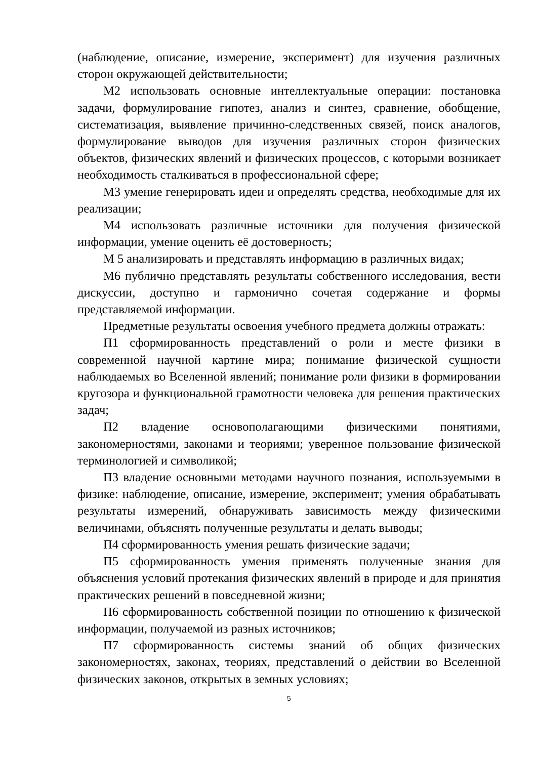(наблюдение, описание, измерение, эксперимент) для изучения различных сторон окружающей действительности;
М2 использовать основные интеллектуальные операции: постановка задачи, формулирование гипотез, анализ и синтез, сравнение, обобщение, систематизация, выявление причинно-следственных связей, поиск аналогов, формулирование выводов для изучения различных сторон физических объектов, физических явлений и физических процессов, с которыми возникает необходимость сталкиваться в профессиональной сфере;
М3 умение генерировать идеи и определять средства, необходимые для их реализации;
М4 использовать различные источники для получения физической информации, умение оценить её достоверность;
М 5 анализировать и представлять информацию в различных видах;
М6 публично представлять результаты собственного исследования, вести дискуссии, доступно и гармонично сочетая содержание и формы представляемой информации.
Предметные результаты освоения учебного предмета должны отражать:
П1 сформированность представлений о роли и месте физики в современной научной картине мира; понимание физической сущности наблюдаемых во Вселенной явлений; понимание роли физики в формировании кругозора и функциональной грамотности человека для решения практических задач;
П2 владение основополагающими физическими понятиями, закономерностями, законами и теориями; уверенное пользование физической терминологией и символикой;
П3 владение основными методами научного познания, используемыми в физике: наблюдение, описание, измерение, эксперимент; умения обрабатывать результаты измерений, обнаруживать зависимость между физическими величинами, объяснять полученные результаты и делать выводы;
П4 сформированность умения решать физические задачи;
П5 сформированность умения применять полученные знания для объяснения условий протекания физических явлений в природе и для принятия практических решений в повседневной жизни;
П6 сформированность собственной позиции по отношению к физической информации, получаемой из разных источников;
П7 сформированность системы знаний об общих физических закономерностях, законах, теориях, представлений о действии во Вселенной физических законов, открытых в земных условиях;
5